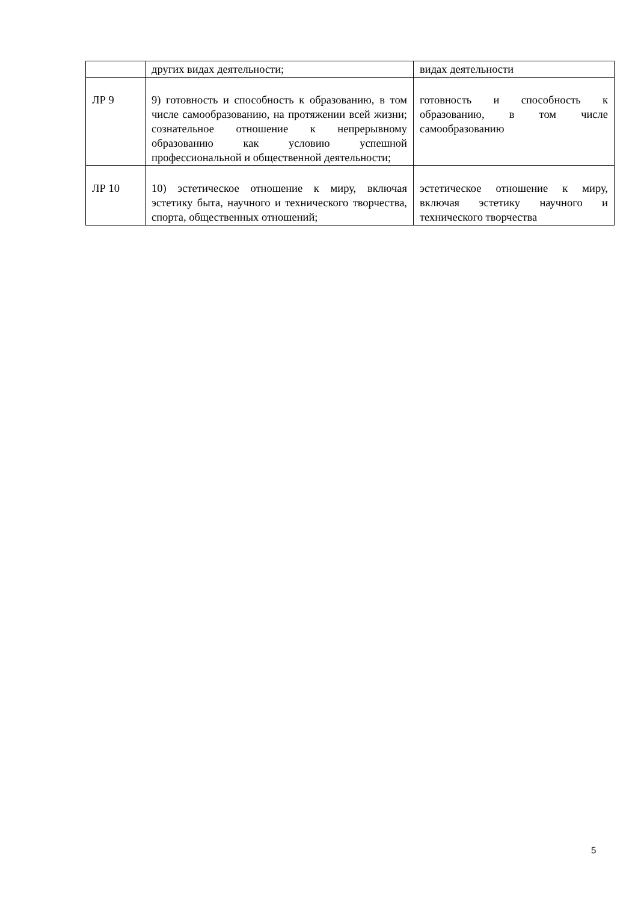| | других видах деятельности; | видах деятельности |
| ЛР 9 | 9) готовность и способность к образованию, в том числе самообразованию, на протяжении всей жизни; сознательное отношение к непрерывному образованию как условию успешной профессиональной и общественной деятельности; | готовность и способность к образованию, в том числе самообразованию |
| ЛР 10 | 10) эстетическое отношение к миру, включая эстетику быта, научного и технического творчества, спорта, общественных отношений; | эстетическое отношение к миру, включая эстетику научного и технического творчества |
5